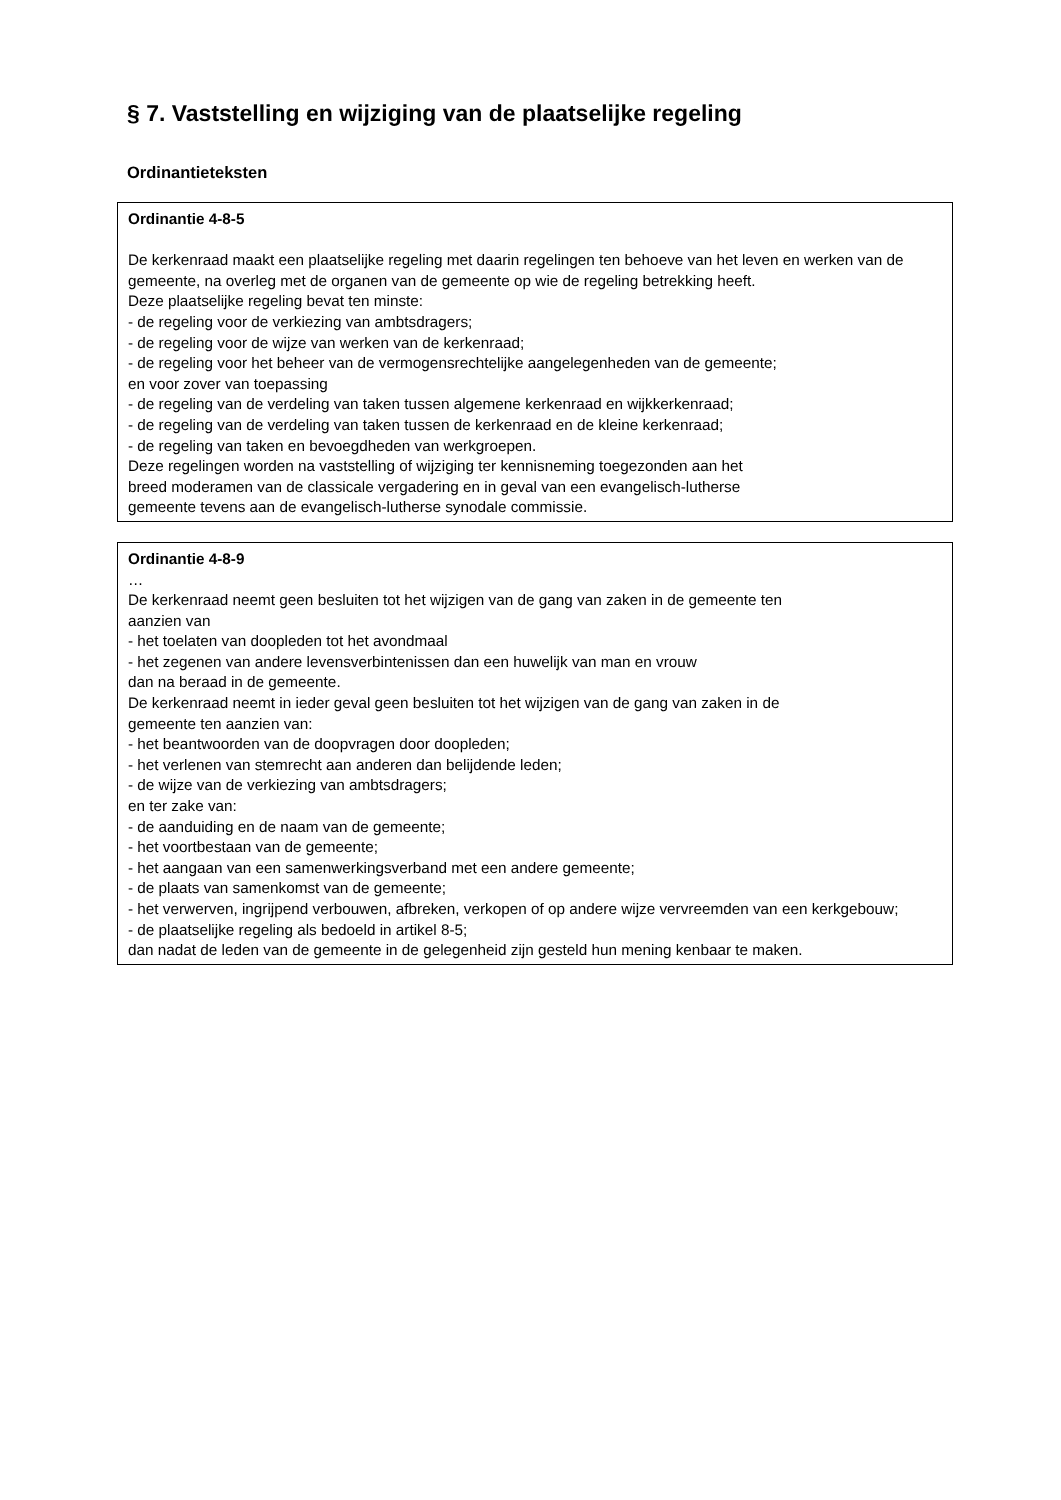§ 7. Vaststelling en wijziging van de plaatselijke regeling
Ordinantieteksten
Ordinantie 4-8-5
De kerkenraad maakt een plaatselijke regeling met daarin regelingen ten behoeve van het leven en werken van de gemeente, na overleg met de organen van de gemeente op wie de regeling betrekking heeft.
Deze plaatselijke regeling bevat ten minste:
- de regeling voor de verkiezing van ambtsdragers;
- de regeling voor de wijze van werken van de kerkenraad;
- de regeling voor het beheer van de vermogensrechtelijke aangelegenheden van de gemeente;
en voor zover van toepassing
- de regeling van de verdeling van taken tussen algemene kerkenraad en wijkkerkenraad;
- de regeling van de verdeling van taken tussen de kerkenraad en de kleine kerkenraad;
- de regeling van taken en bevoegdheden van werkgroepen.
Deze regelingen worden na vaststelling of wijziging ter kennisneming toegezonden aan het
breed moderamen van de classicale vergadering en in geval van een evangelisch-lutherse
gemeente tevens aan de evangelisch-lutherse synodale commissie.
Ordinantie 4-8-9
…
De kerkenraad neemt geen besluiten tot het wijzigen van de gang van zaken in de gemeente ten
aanzien van
- het toelaten van doopleden tot het avondmaal
- het zegenen van andere levensverbintenissen dan een huwelijk van man en vrouw
dan na beraad in de gemeente.
De kerkenraad neemt in ieder geval geen besluiten tot het wijzigen van de gang van zaken in de
gemeente ten aanzien van:
- het beantwoorden van de doopvragen door doopleden;
- het verlenen van stemrecht aan anderen dan belijdende leden;
- de wijze van de verkiezing van ambtsdragers;
en ter zake van:
- de aanduiding en de naam van de gemeente;
- het voortbestaan van de gemeente;
- het aangaan van een samenwerkingsverband met een andere gemeente;
- de plaats van samenkomst van de gemeente;
- het verwerven, ingrijpend verbouwen, afbreken, verkopen of op andere wijze vervreemden van een kerkgebouw;
- de plaatselijke regeling als bedoeld in artikel 8-5;
dan nadat de leden van de gemeente in de gelegenheid zijn gesteld hun mening kenbaar te maken.